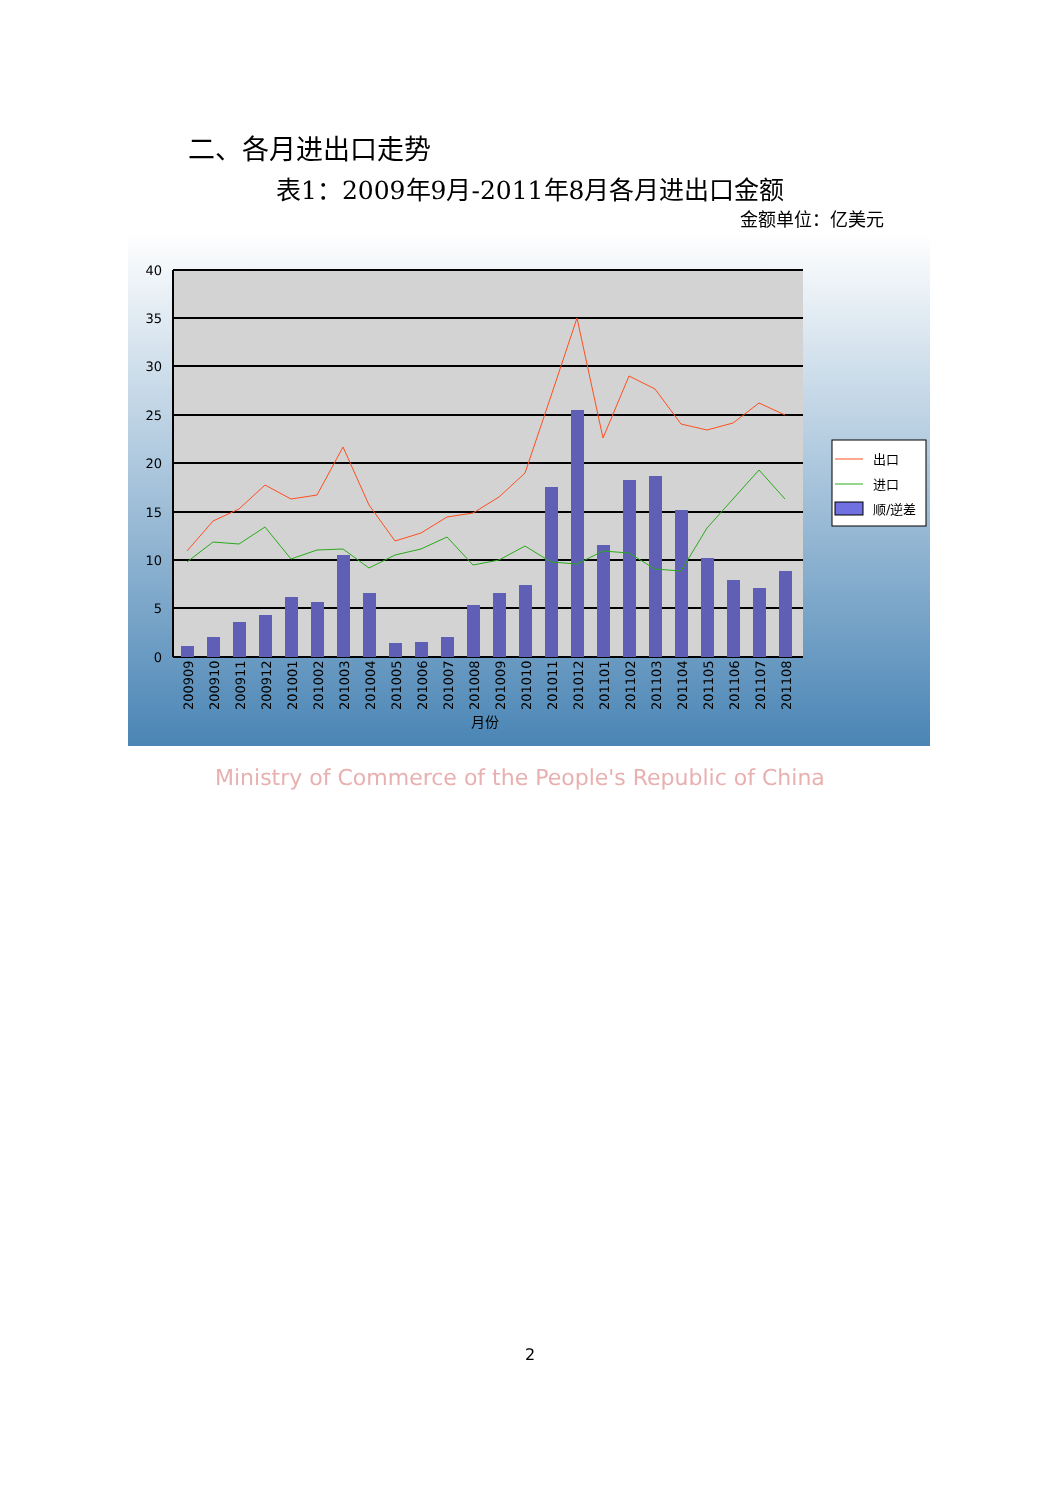二、各月进出口走势
表1：2009年9月-2011年8月各月进出口金额
金额单位：亿美元
40
35
30
25
20
15
10
5
0
200909
200910
200911
200912
201001
201002
201003
201004
201005
201006
201007
201008
201009
201010
201011
201012
201101
201102
201103
201104
201105
201106
201107
201108
月份
出口
进口
顺/逆差
Ministry of Commerce of the People's Republic of China
2